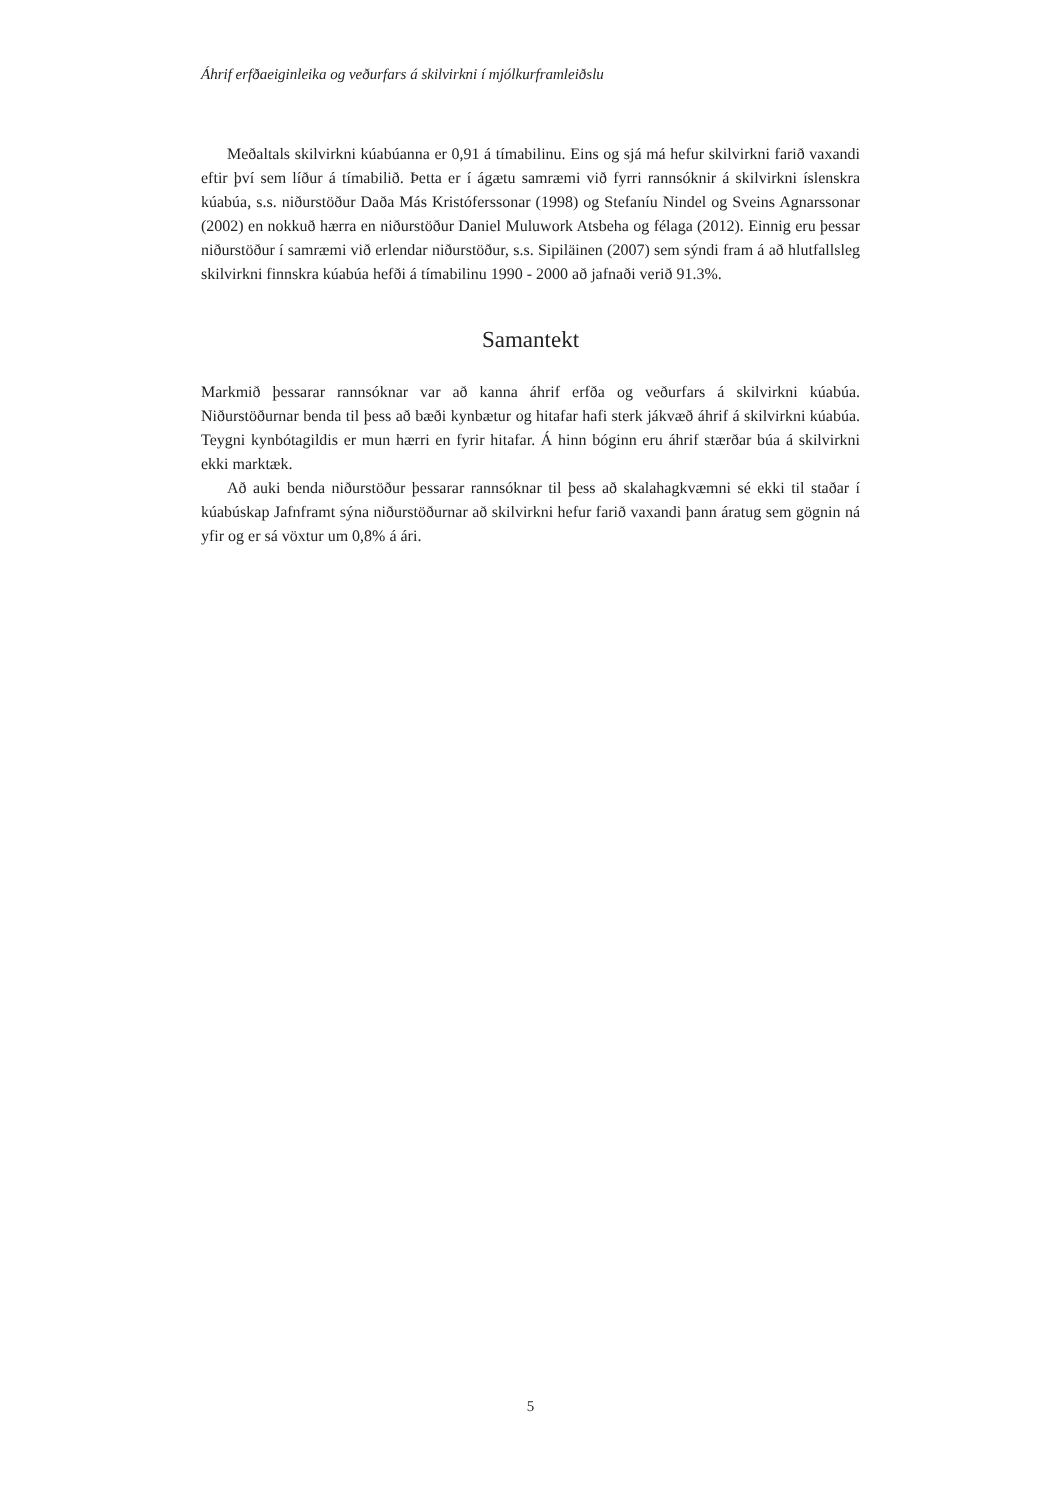Áhrif erfðaeiginleika og veðurfars á skilvirkni í mjólkurframleiðslu
Meðaltals skilvirkni kúabúanna er 0,91 á tímabilinu. Eins og sjá má hefur skilvirkni farið vaxandi eftir því sem líður á tímabilið. Þetta er í ágætu samræmi við fyrri rannsóknir á skilvirkni íslenskra kúabúa, s.s. niðurstöður Daða Más Kristóferssonar (1998) og Stefaníu Nindel og Sveins Agnarssonar (2002) en nokkuð hærra en niðurstöður Daniel Muluwork Atsbeha og félaga (2012). Einnig eru þessar niðurstöður í samræmi við erlendar niðurstöður, s.s. Sipiläinen (2007) sem sýndi fram á að hlutfallsleg skilvirkni finnskra kúabúa hefði á tímabilinu 1990 - 2000 að jafnaði verið 91.3%.
Samantekt
Markmið þessarar rannsóknar var að kanna áhrif erfða og veðurfars á skilvirkni kúabúa. Niðurstöðurnar benda til þess að bæði kynbætur og hitafar hafi sterk jákvæð áhrif á skilvirkni kúabúa. Teygni kynbótagildis er mun hærri en fyrir hitafar. Á hinn bóginn eru áhrif stærðar búa á skilvirkni ekki marktæk.
Að auki benda niðurstöður þessarar rannsóknar til þess að skalahagkvæmni sé ekki til staðar í kúabúskap Jafnframt sýna niðurstöðurnar að skilvirkni hefur farið vaxandi þann áratug sem gögnin ná yfir og er sá vöxtur um 0,8% á ári.
5